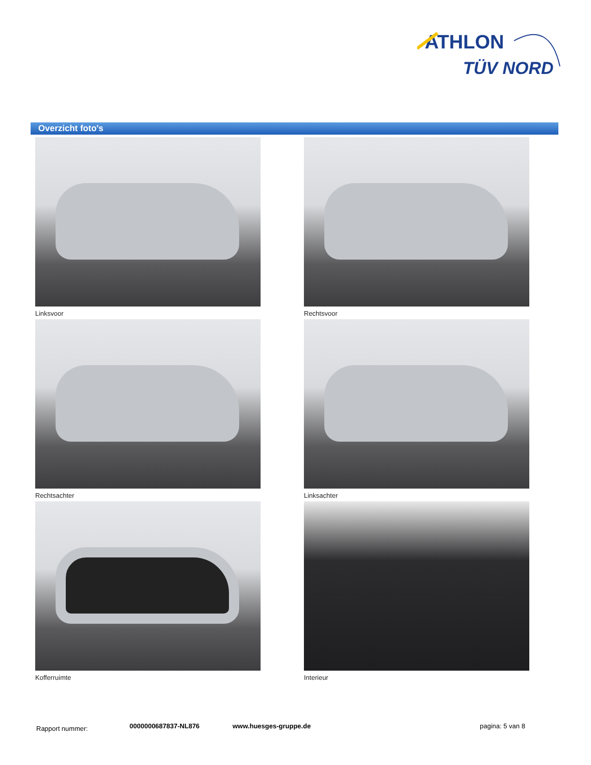ATHLON
TÜV NORD
Overzicht foto's
Linksvoor
Rechtsvoor
Rechtsachter
Linksachter
Kofferruimte
Interieur
Rapport nummer: 0000000687837-NL876 www.huesges-gruppe.de pagina: 5 van 8